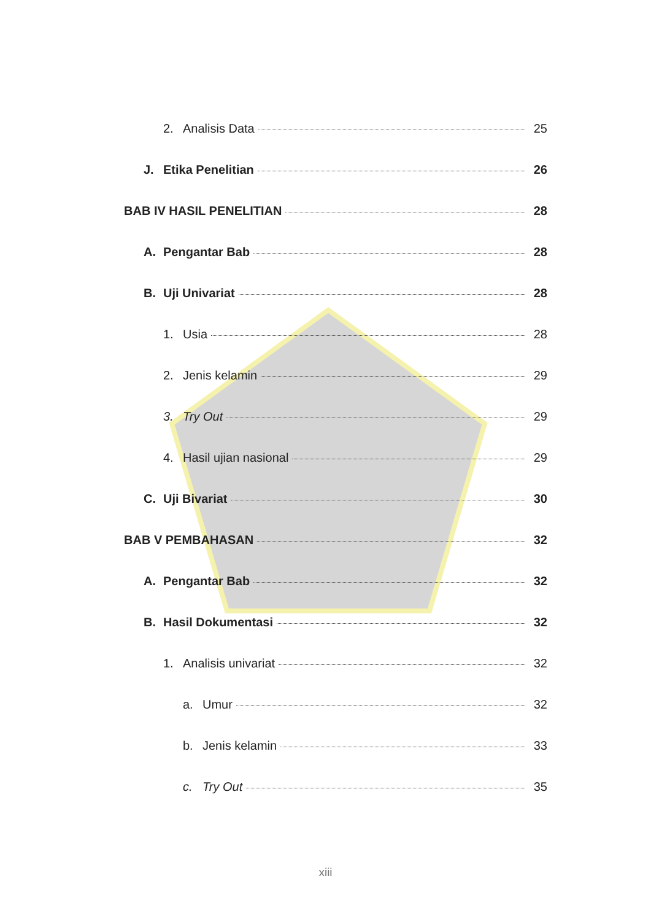2. Analisis Data 25
J. Etika Penelitian 26
BAB IV HASIL PENELITIAN 28
A. Pengantar Bab 28
B. Uji Univariat 28
1. Usia 28
2. Jenis kelamin 29
3. Try Out 29
4. Hasil ujian nasional 29
C. Uji Bivariat 30
BAB V PEMBAHASAN 32
A. Pengantar Bab 32
B. Hasil Dokumentasi 32
1. Analisis univariat 32
a. Umur 32
b. Jenis kelamin 33
c. Try Out 35
xiii